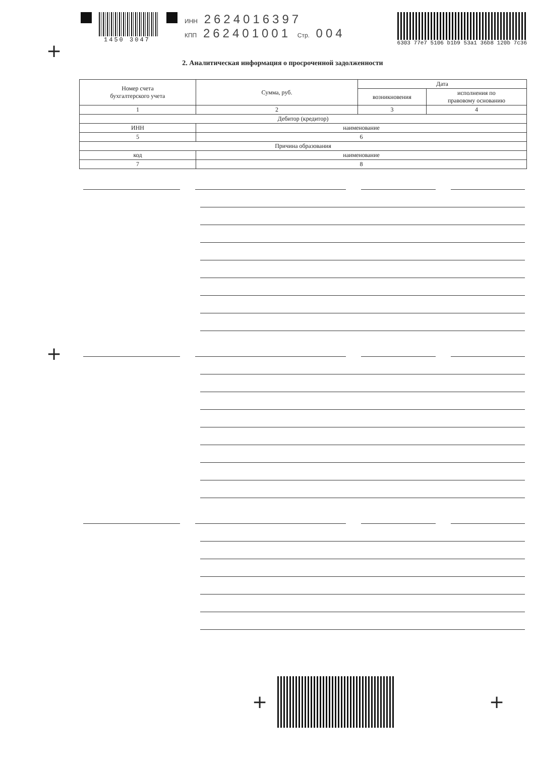1450 3047 ИНН 2624016397
КПП 262401001 Стр. 004
6303 77e7 5106 b1b9 53a1 36b8 120b 7c36
+
2. Аналитическая информация о просроченной задолженности
| Номер счета бухгалтерского учета | Сумма, руб. | Дата | |
| --- | --- | --- | --- |
| | | возникновения | исполнения по правовому основанию |
| 1 | 2 | 3 | 4 |
| Дебитор (кредитор) | | | |
| ИНН | наименование | | |
| 5 | 6 | | |
| Причина образования | | | |
| код | наименование | | |
| 7 | 8 | | |
+
+ +